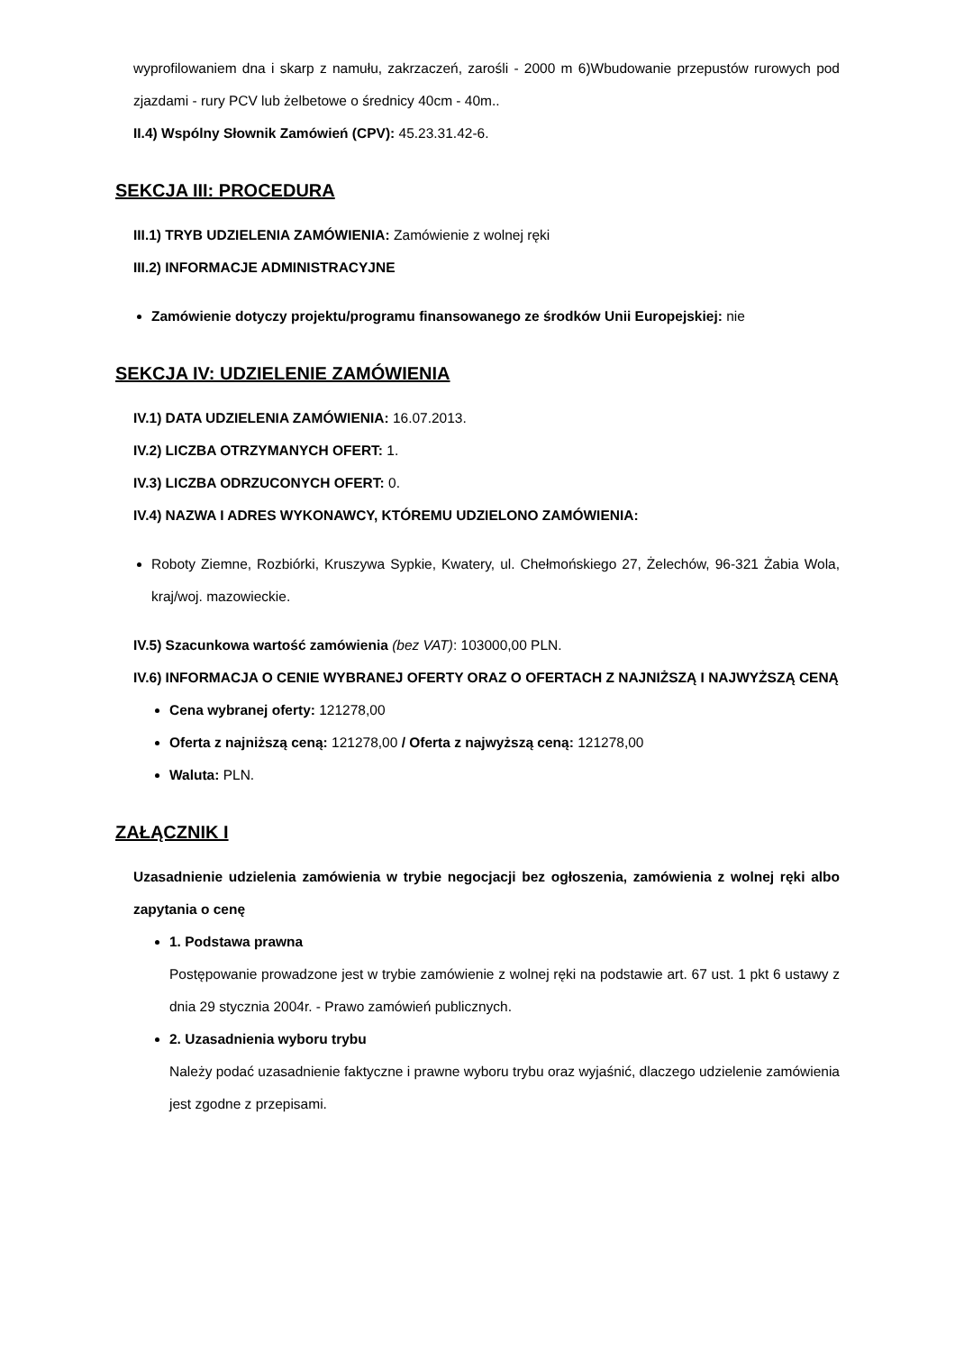wyprofilowaniem dna i skarp z namułu, zakrzaczeń, zarośli - 2000 m 6)Wbudowanie przepustów rurowych pod zjazdami - rury PCV lub żelbetowe o średnicy 40cm - 40m..
II.4) Wspólny Słownik Zamówień (CPV): 45.23.31.42-6.
SEKCJA III: PROCEDURA
III.1) TRYB UDZIELENIA ZAMÓWIENIA: Zamówienie z wolnej ręki
III.2) INFORMACJE ADMINISTRACYJNE
Zamówienie dotyczy projektu/programu finansowanego ze środków Unii Europejskiej: nie
SEKCJA IV: UDZIELENIE ZAMÓWIENIA
IV.1) DATA UDZIELENIA ZAMÓWIENIA: 16.07.2013.
IV.2) LICZBA OTRZYMANYCH OFERT: 1.
IV.3) LICZBA ODRZUCONYCH OFERT: 0.
IV.4) NAZWA I ADRES WYKONAWCY, KTÓREMU UDZIELONO ZAMÓWIENIA:
Roboty Ziemne, Rozbiórki, Kruszywa Sypkie, Kwatery, ul. Chełmońskiego 27, Żelechów, 96-321 Żabia Wola, kraj/woj. mazowieckie.
IV.5) Szacunkowa wartość zamówienia (bez VAT): 103000,00 PLN.
IV.6) INFORMACJA O CENIE WYBRANEJ OFERTY ORAZ O OFERTACH Z NAJNIŻSZĄ I NAJWYŻSZĄ CENĄ
Cena wybranej oferty: 121278,00
Oferta z najniższą ceną: 121278,00 / Oferta z najwyższą ceną: 121278,00
Waluta: PLN.
ZAŁĄCZNIK I
Uzasadnienie udzielenia zamówienia w trybie negocjacji bez ogłoszenia, zamówienia z wolnej ręki albo zapytania o cenę
1. Podstawa prawna
Postępowanie prowadzone jest w trybie zamówienie z wolnej ręki na podstawie art. 67 ust. 1 pkt 6 ustawy z dnia 29 stycznia 2004r. - Prawo zamówień publicznych.
2. Uzasadnienia wyboru trybu
Należy podać uzasadnienie faktyczne i prawne wyboru trybu oraz wyjaśnić, dlaczego udzielenie zamówienia jest zgodne z przepisami.